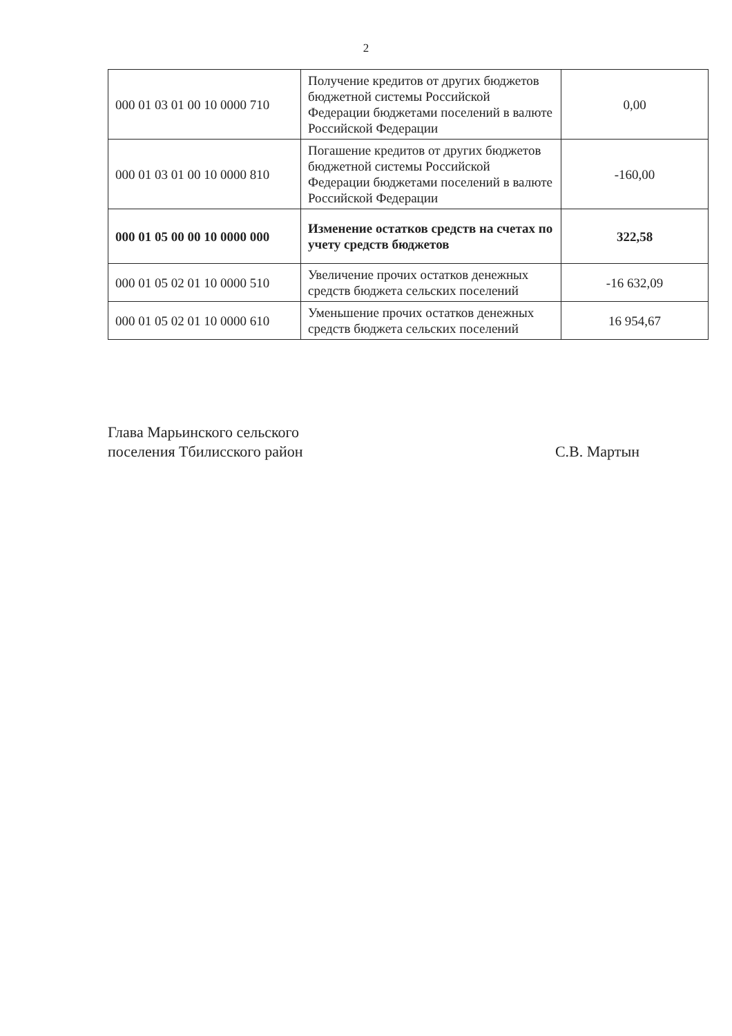2
| 000 01 03 01 00 10 0000 710 | Получение кредитов от других бюджетов бюджетной системы Российской Федерации бюджетами поселений в валюте Российской Федерации | 0,00 |
| 000 01 03 01 00 10 0000 810 | Погашение кредитов от других бюджетов бюджетной системы Российской Федерации бюджетами поселений в валюте Российской Федерации | -160,00 |
| 000 01 05 00 00 10 0000 000 | Изменение остатков средств на счетах по учету средств бюджетов | 322,58 |
| 000 01 05 02 01 10 0000 510 | Увеличение прочих остатков денежных средств бюджета сельских поселений | -16 632,09 |
| 000 01 05 02 01 10 0000 610 | Уменьшение прочих остатков денежных средств бюджета сельских поселений | 16 954,67 |
Глава Марьинского сельского
поселения Тбилисского район
С.В. Мартын